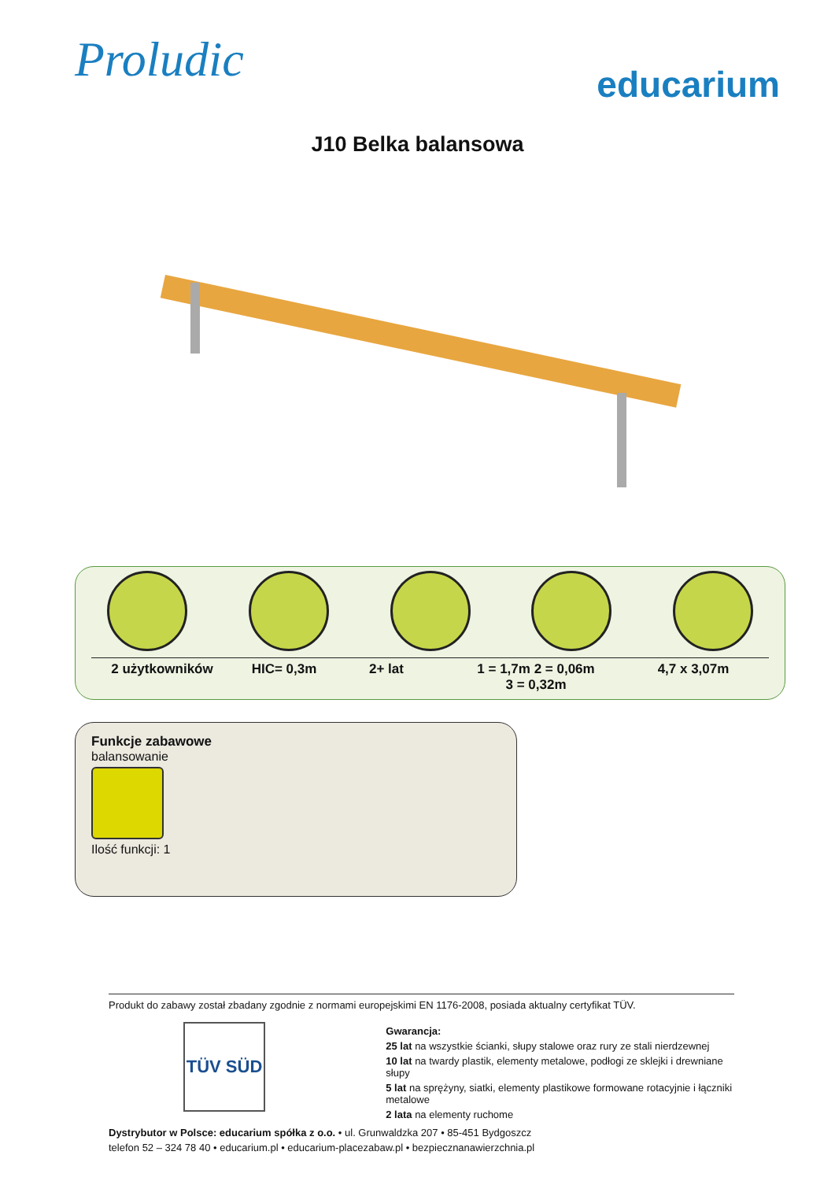Proludic
educarium
J10 Belka balansowa
2 użytkowników HIC= 0,3m 2+ lat 1 = 1,7m 2 = 0,06m
3 = 0,32m
4,7 x 3,07m
Funkcje zabawowe
balansowanie
Ilość funkcji: 1
Produkt do zabawy został zbadany zgodnie z normami europejskimi EN 1176-2008, posiada aktualny certyfikat TÜV.
TÜV SÜD
Gwarancja:
25 lat na wszystkie ścianki, słupy stalowe oraz rury ze stali nierdzewnej
10 lat na twardy plastik, elementy metalowe, podłogi ze sklejki i drewniane słupy
5 lat na sprężyny, siatki, elementy plastikowe formowane rotacyjnie i łączniki metalowe
2 lata na elementy ruchome
Dystrybutor w Polsce: educarium spółka z o.o. • ul. Grunwaldzka 207 • 85-451 Bydgoszcz
telefon 52 – 324 78 40 • educarium.pl • educarium-placezabaw.pl • bezpiecznanawierzchnia.pl